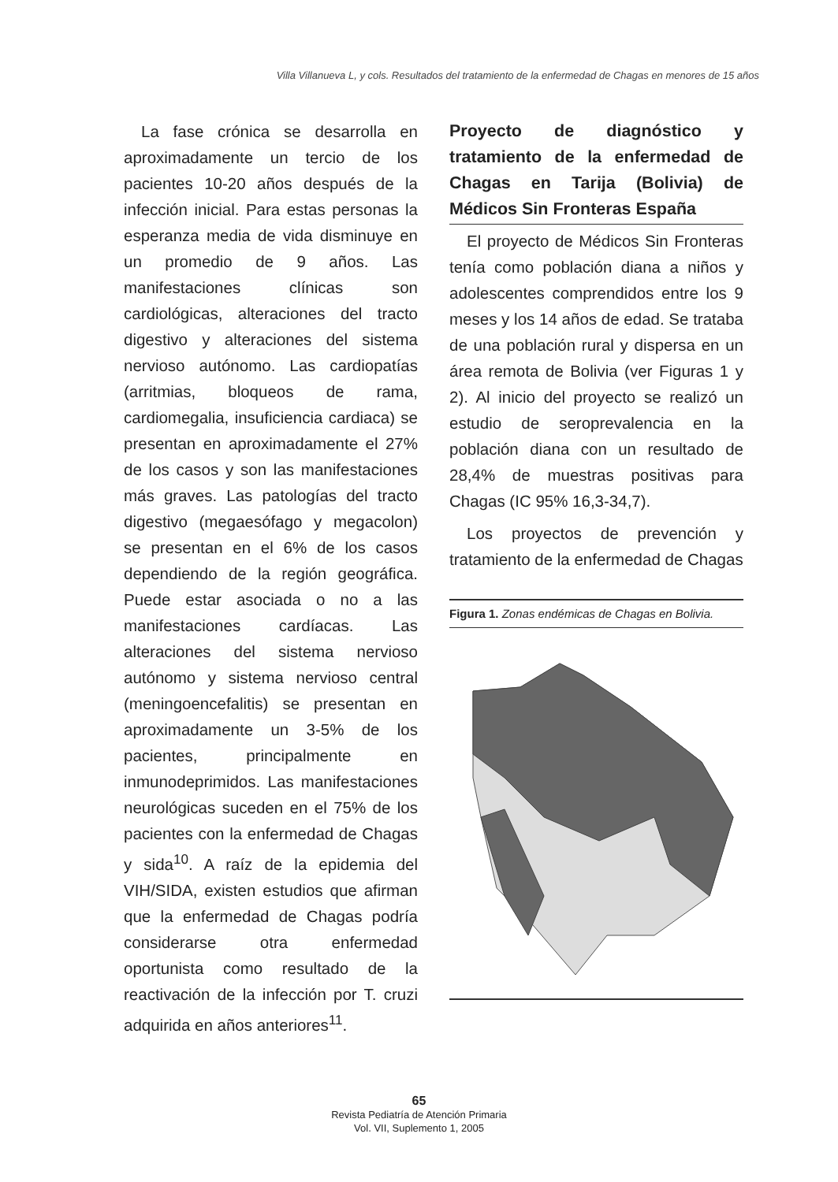Villa Villanueva L, y cols. Resultados del tratamiento de la enfermedad de Chagas en menores de 15 años
La fase crónica se desarrolla en aproximadamente un tercio de los pacientes 10-20 años después de la infección inicial. Para estas personas la esperanza media de vida disminuye en un promedio de 9 años. Las manifestaciones clínicas son cardiológicas, alteraciones del tracto digestivo y alteraciones del sistema nervioso autónomo. Las cardiopatías (arritmias, bloqueos de rama, cardiomegalia, insuficiencia cardiaca) se presentan en aproximadamente el 27% de los casos y son las manifestaciones más graves. Las patologías del tracto digestivo (megaesófago y megacolon) se presentan en el 6% de los casos dependiendo de la región geográfica. Puede estar asociada o no a las manifestaciones cardíacas. Las alteraciones del sistema nervioso autónomo y sistema nervioso central (meningoencefalitis) se presentan en aproximadamente un 3-5% de los pacientes, principalmente en inmunodeprimidos. Las manifestaciones neurológicas suceden en el 75% de los pacientes con la enfermedad de Chagas y sida<sup>10</sup>. A raíz de la epidemia del VIH/SIDA, existen estudios que afirman que la enfermedad de Chagas podría considerarse otra enfermedad oportunista como resultado de la reactivación de la infección por T. cruzi adquirida en años anteriores<sup>11</sup>.
Proyecto de diagnóstico y tratamiento de la enfermedad de Chagas en Tarija (Bolivia) de Médicos Sin Fronteras España
El proyecto de Médicos Sin Fronteras tenía como población diana a niños y adolescentes comprendidos entre los 9 meses y los 14 años de edad. Se trataba de una población rural y dispersa en un área remota de Bolivia (ver Figuras 1 y 2). Al inicio del proyecto se realizó un estudio de seroprevalencia en la población diana con un resultado de 28,4% de muestras positivas para Chagas (IC 95% 16,3-34,7).
Los proyectos de prevención y tratamiento de la enfermedad de Chagas
Figura 1. Zonas endémicas de Chagas en Bolivia.
65
Revista Pediatría de Atención Primaria
Vol. VII, Suplemento 1, 2005